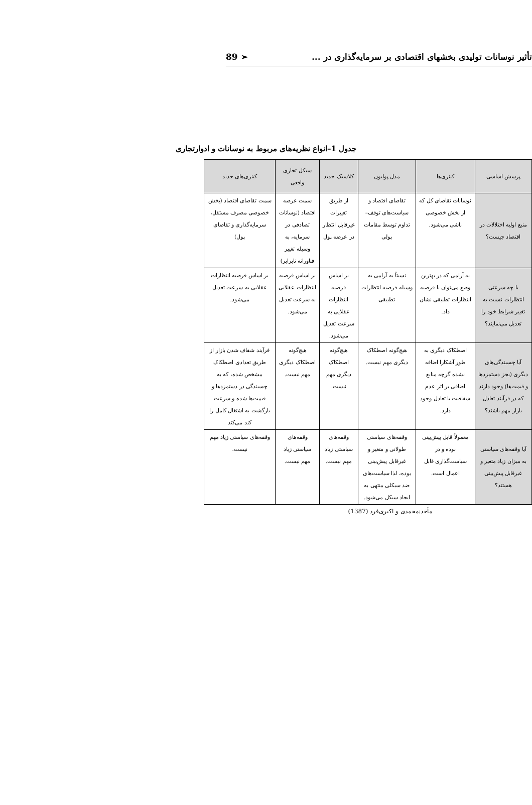تأثیر نوسانات تولیدی بخشهای اقتصادی بر سرمایه‌گذاری در ... 89 ➢
جدول 1–انواع نظریه‌های مربوط به نوسانات و ادوارتجاری
| پرسش اساسی | کینزی‌ها | مدل پولیون | کلاسیک جدید | سیکل تجاری واقعی | کینزی‌های جدید |
| --- | --- | --- | --- | --- | --- |
| منبع اولیه اختلالات در اقتصاد چیست؟ | نوسانات تقاضای کل که از بخش خصوصی ناشی می‌شود. | تقاضای اقتصاد و سیاست‌های توقف–تداوم توسط مقامات پولی | از طریق تغییرات غیرقابل انتظار در عرضه پول | سمت عرضه اقتصاد (نوسانات تصادفی در سرمایه، به وسیله تغییر فناورانه نابرابر) | سمت تقاضای اقتصاد (بخش خصوصی مصرف مستقل، سرمایه‌گذاری و تقاضای پول) |
| با چه سرعتی انتظارات نسبت به تغییر شرایط خود را تعدیل می‌نمایند؟ | به آرامی که در بهترین وضع می‌توان با فرضیه انتظارات تطبیقی نشان داد. | نسبتاً به آرامی به وسیله فرضیه انتظارات تطبیقی | بر اساس فرضیه انتظارات عقلایی به سرعت تعدیل می‌شود. | بر اساس فرضیه انتظارات عقلایی به سرعت تعدیل می‌شود. | بر اساس فرضیه انتظارات عقلایی به سرعت تعدیل می‌شود. |
| آیا چسبندگی‌های دیگری (بجز دستمزدها و قیمت‌ها) وجود دارند که در فرآیند تعادل بازار مهم باشند؟ | اصطکاک دیگری به طور آشکارا اضافه نشده گرچه منابع اضافی بر اثر عدم شفافیت یا تعادل وجود دارد. | هیچ‌گونه اصطکاک دیگری مهم نیست. | هیچ‌گونه اصطکاک دیگری مهم نیست. | هیچ‌گونه اصطکاک دیگری مهم نیست. | فرآیند شفاف شدن بازار از طریق تعدادی اصطکاک مشخص شده، که به چسبندگی در دستمزدها و قیمت‌ها شده و سرعت بازگشت به اشتغال کامل را کند می‌کند |
| آیا وقفه‌های سیاستی به میزان زیاد متغیر و غیرقابل پیش‌بینی هستند؟ | معمولاً قابل پیش‌بینی بوده و در سیاست‌گذاری قابل اعمال است. | وقفه‌های سیاستی طولانی و متغیر و غیرقابل پیش‌بینی بوده، لذا سیاست‌های ضد سیکلی منتهی به ایجاد سیکل می‌شود. | وقفه‌های سیاستی زیاد مهم نیست. | وقفه‌های سیاستی زیاد مهم نیست. | وقفه‌های سیاستی زیاد مهم نیست. |
مأخذ:محمدی و اکبری‌فرد (1387)